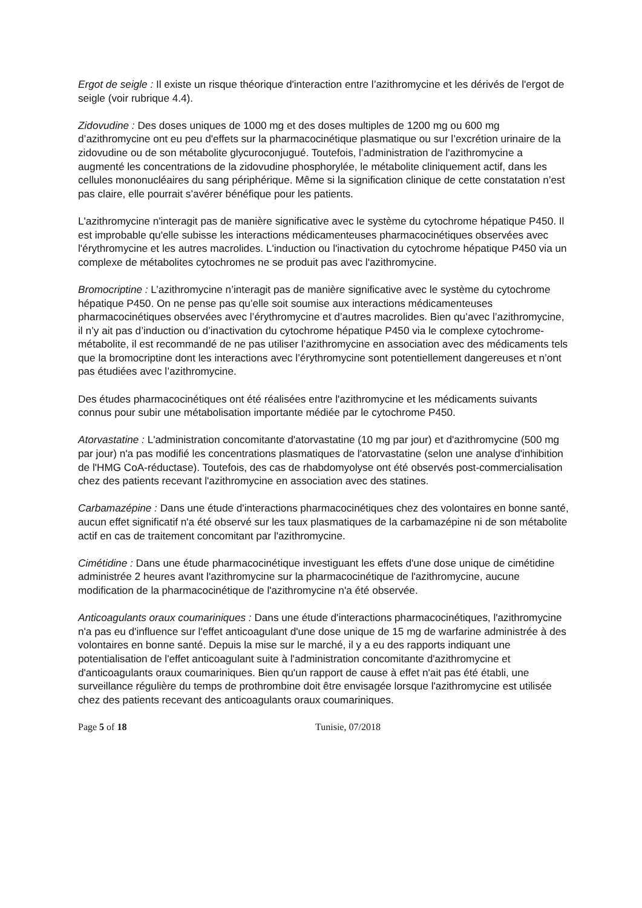Ergot de seigle : Il existe un risque théorique d'interaction entre l’azithromycine et les dérivés de l'ergot de seigle (voir rubrique 4.4).
Zidovudine : Des doses uniques de 1000 mg et des doses multiples de 1200 mg ou 600 mg d’azithromycine ont eu peu d'effets sur la pharmacocinétique plasmatique ou sur l’excrétion urinaire de la zidovudine ou de son métabolite glycuroconjugué. Toutefois, l’administration de l'azithromycine a augmenté les concentrations de la zidovudine phosphorylée, le métabolite cliniquement actif, dans les cellules mononucléaires du sang périphérique. Même si la signification clinique de cette constatation n’est pas claire, elle pourrait s’avérer bénéfique pour les patients.
L'azithromycine n'interagit pas de manière significative avec le système du cytochrome hépatique P450. Il est improbable qu'elle subisse les interactions médicamenteuses pharmacocinétiques observées avec l'érythromycine et les autres macrolides. L'induction ou l'inactivation du cytochrome hépatique P450 via un complexe de métabolites cytochromes ne se produit pas avec l'azithromycine.
Bromocriptine : L’azithromycine n’interagit pas de manière significative avec le système du cytochrome hépatique P450. On ne pense pas qu’elle soit soumise aux interactions médicamenteuses pharmacocinétiques observées avec l’érythromycine et d’autres macrolides. Bien qu’avec l’azithromycine, il n’y ait pas d’induction ou d’inactivation du cytochrome hépatique P450 via le complexe cytochrome-métabolite, il est recommandé de ne pas utiliser l’azithromycine en association avec des médicaments tels que la bromocriptine dont les interactions avec l’érythromycine sont potentiellement dangereuses et n’ont pas étudiées avec l’azithromycine.
Des études pharmacocinétiques ont été réalisées entre l'azithromycine et les médicaments suivants connus pour subir une métabolisation importante médiée par le cytochrome P450.
Atorvastatine : L'administration concomitante d'atorvastatine (10 mg par jour) et d'azithromycine (500 mg par jour) n'a pas modifié les concentrations plasmatiques de l'atorvastatine (selon une analyse d'inhibition de l'HMG CoA-réductase). Toutefois, des cas de rhabdomyolyse ont été observés post-commercialisation chez des patients recevant l'azithromycine en association avec des statines.
Carbamazépine : Dans une étude d'interactions pharmacocinétiques chez des volontaires en bonne santé, aucun effet significatif n'a été observé sur les taux plasmatiques de la carbamazépine ni de son métabolite actif en cas de traitement concomitant par l'azithromycine.
Cimétidine : Dans une étude pharmacocinétique investiguant les effets d'une dose unique de cimétidine administrée 2 heures avant l'azithromycine sur la pharmacocinétique de l'azithromycine, aucune modification de la pharmacocinétique de l'azithromycine n'a été observée.
Anticoagulants oraux coumariniques : Dans une étude d'interactions pharmacocinétiques, l'azithromycine n'a pas eu d'influence sur l'effet anticoagulant d'une dose unique de 15 mg de warfarine administrée à des volontaires en bonne santé. Depuis la mise sur le marché, il y a eu des rapports indiquant une potentialisation de l'effet anticoagulant suite à l'administration concomitante d'azithromycine et d'anticoagulants oraux coumariniques. Bien qu'un rapport de cause à effet n'ait pas été établi, une surveillance régulière du temps de prothrombine doit être envisagée lorsque l'azithromycine est utilisée chez des patients recevant des anticoagulants oraux coumariniques.
Page 5 of 18 Tunisie, 07/2018